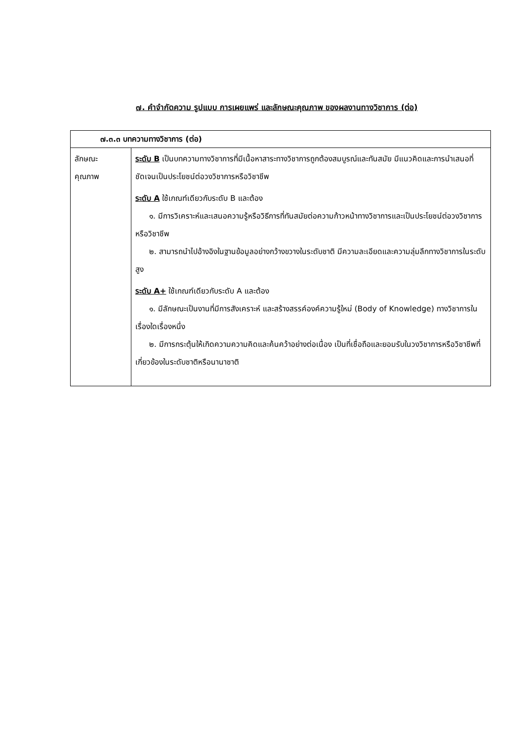๗. คำจำกัดความ รูปแบบ การเผยแพร่ และลักษณะคุณภาพ ของผลงานทางวิชาการ (ต่อ)
| ๗.๓.๓ บทความทางวิชาการ (ต่อ) | |
| --- | --- |
| ลักษณะ คุณภาพ | ระดับ B เป็นบทความทางวิชาการที่มีเนื้อหาสาระทางวิชาการถูกต้องสมบูรณ์และทันสมัย มีแนวคิดและการนำเสนอที่ชัดเจนเป็นประโยชน์ต่อวงวิชาการหรือวิชาชีพ ระดับ A ใช้เกณฑ์เดียวกับระดับ B และต้อง ๑. มีการวิเคราะห์และเสนอความรู้หรือวิธีการที่ทันสมัยต่อความก้าวหน้าทางวิชาการและเป็นประโยชน์ต่อวงวิชาการหรือวิชาชีพ ๒. สามารถนำไปอ้างอิงในฐานข้อมูลอย่างกว้างขวางในระดับชาติ มีความละเอียดและความลุ่มลึกทางวิชาการในระดับสูง ระดับ A+ ใช้เกณฑ์เดียวกับระดับ A และต้อง ๑. มีลักษณะเป็นงานที่มีการสังเคราะห์ และสร้างสรรค์องค์ความรู้ใหม่ (Body of Knowledge) ทางวิชาการในเรื่องใดเรื่องหนึ่ง ๒. มีการกระตุ้นให้เกิดความความคิดและค้นคว้าอย่างต่อเนื่อง เป็นที่เชื่อถือและยอมรับในวงวิชาการหรือวิชาชีพที่เกี่ยวข้องในระดับชาติหรือนานาชาติ |